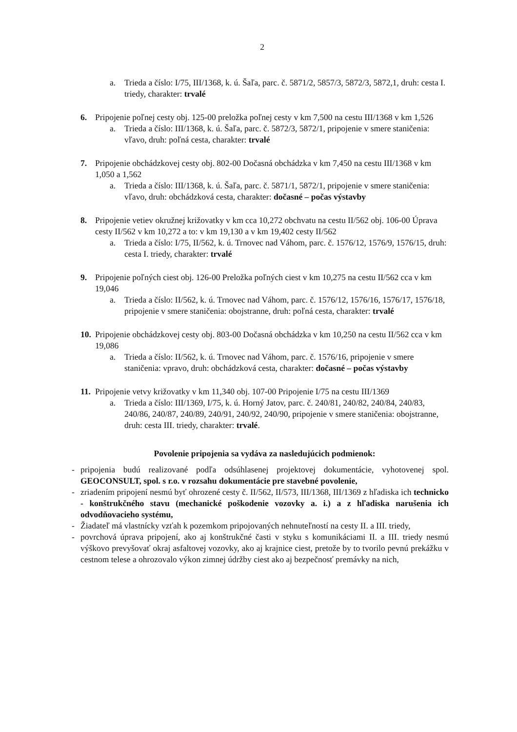2
a. Trieda a číslo: I/75, III/1368, k. ú. Šaľa, parc. č. 5871/2, 5857/3, 5872/3, 5872,1, druh: cesta I. triedy, charakter: trvalé
6. Pripojenie poľnej cesty obj. 125-00 preložka poľnej cesty v km 7,500 na cestu III/1368 v km 1,526
a. Trieda a číslo: III/1368, k. ú. Šaľa, parc. č. 5872/3, 5872/1, pripojenie v smere staničenia: vľavo, druh: poľná cesta, charakter: trvalé
7. Pripojenie obchádzkovej cesty obj. 802-00 Dočasná obchádzka v km 7,450 na cestu III/1368 v km 1,050 a 1,562
a. Trieda a číslo: III/1368, k. ú. Šaľa, parc. č. 5871/1, 5872/1, pripojenie v smere staničenia: vľavo, druh: obchádzková cesta, charakter: dočasné – počas výstavby
8. Pripojenie vetiev okružnej križovatky v km cca 10,272 obchvatu na cestu II/562 obj. 106-00 Úprava cesty II/562 v km 10,272 a to: v km 19,130 a v km 19,402 cesty II/562
a. Trieda a číslo: I/75, II/562, k. ú. Trnovec nad Váhom, parc. č. 1576/12, 1576/9, 1576/15, druh: cesta I. triedy, charakter: trvalé
9. Pripojenie poľných ciest obj. 126-00 Preložka poľných ciest v km 10,275 na cestu II/562 cca v km 19,046
a. Trieda a číslo: II/562, k. ú. Trnovec nad Váhom, parc. č. 1576/12, 1576/16, 1576/17, 1576/18, pripojenie v smere staničenia: obojstranne, druh: poľná cesta, charakter: trvalé
10. Pripojenie obchádzkovej cesty obj. 803-00 Dočasná obchádzka v km 10,250 na cestu II/562 cca v km 19,086
a. Trieda a číslo: II/562, k. ú. Trnovec nad Váhom, parc. č. 1576/16, pripojenie v smere staničenia: vpravo, druh: obchádzková cesta, charakter: dočasné – počas výstavby
11. Pripojenie vetvy križovatky v km 11,340 obj. 107-00 Pripojenie I/75 na cestu III/1369
a. Trieda a číslo: III/1369, I/75, k. ú. Horný Jatov, parc. č. 240/81, 240/82, 240/84, 240/83, 240/86, 240/87, 240/89, 240/91, 240/92, 240/90, pripojenie v smere staničenia: obojstranne, druh: cesta III. triedy, charakter: trvalé.
Povolenie pripojenia sa vydáva za nasledujúcich podmienok:
- pripojenia budú realizované podľa odsúhlasenej projektovej dokumentácie, vyhotovenej spol. GEOCONSULT, spol. s r.o. v rozsahu dokumentácie pre stavebné povolenie,
- zriadením pripojení nesmú byť ohrozené cesty č. II/562, II/573, III/1368, III/1369 z hľadiska ich technicko - konštrukčného stavu (mechanické poškodenie vozovky a. i.) a z hľadiska narušenia ich odvodňovacieho systému,
- Žiadateľ má vlastnícky vzťah k pozemkom pripojovaných nehnuteľností na cesty II. a III. triedy,
- povrchová úprava pripojení, ako aj konštrukčné časti v styku s komunikáciami II. a III. triedy nesmú výškovo prevyšovať okraj asfaltovej vozovky, ako aj krajnice ciest, pretože by to tvorilo pevnú prekážku v cestnom telese a ohrozovalo výkon zimnej údržby ciest ako aj bezpečnosť premávky na nich,